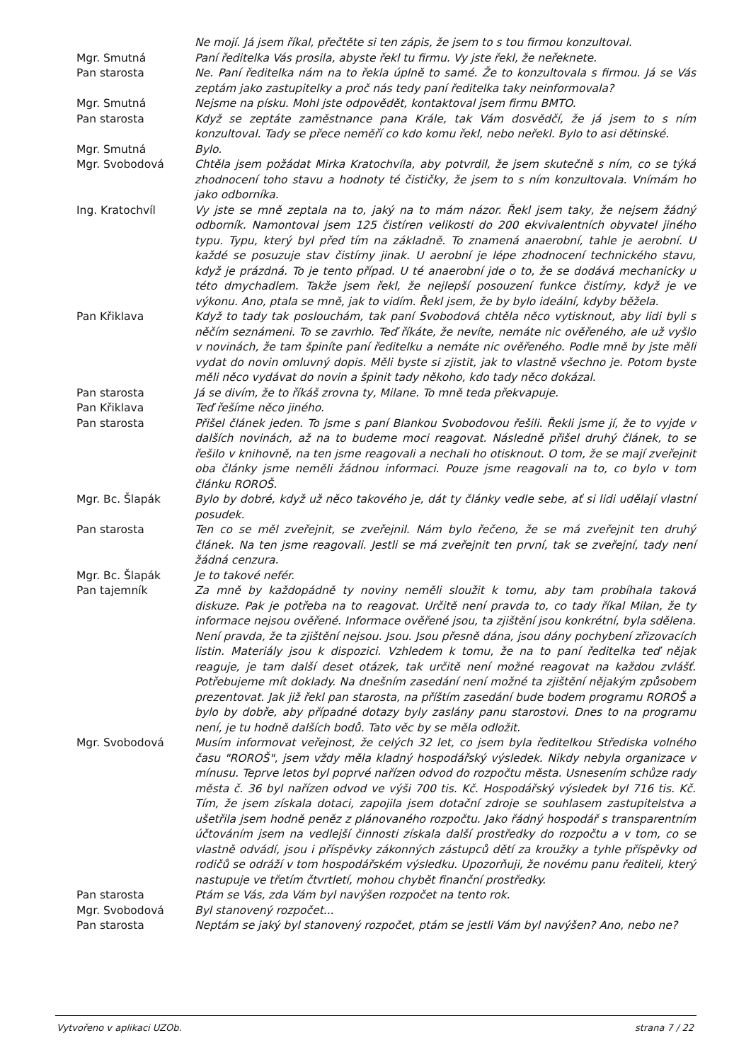Ne mojí. Já jsem říkal, přečtěte si ten zápis, že jsem to s tou firmou konzultoval.
Mgr. Smutná Paní ředitelka Vás prosila, abyste řekl tu firmu. Vy jste řekl, že neřeknete.
Pan starosta Ne. Paní ředitelka nám na to řekla úplně to samé. Že to konzultovala s firmou. Já se Vás zeptám jako zastupitelky a proč nás tedy paní ředitelka taky neinformovala?
Mgr. Smutná Nejsme na písku. Mohl jste odpovědět, kontaktoval jsem firmu BMTO.
Pan starosta Když se zeptáte zaměstnance pana Krále, tak Vám dosvědčí, že já jsem to s ním konzultoval. Tady se přece neměří co kdo komu řekl, nebo neřekl. Bylo to asi dětinské.
Mgr. Smutná Bylo.
Mgr. Svobodová Chtěla jsem požádat Mirka Kratochvíla, aby potvrdil, že jsem skutečně s ním, co se týká zhodnocení toho stavu a hodnoty té čističky, že jsem to s ním konzultovala. Vnímám ho jako odborníka.
Ing. Kratochvíl Vy jste se mně zeptala na to, jaký na to mám názor. Řekl jsem taky, že nejsem žádný odborník. Namontoval jsem 125 čistíren velikosti do 200 ekvivalentních obyvatel jiného typu. Typu, který byl před tím na základně. To znamená anaerobní, tahle je aerobní. U každé se posuzuje stav čistírny jinak. U aerobní je lépe zhodnocení technického stavu, když je prázdná. To je tento případ. U té anaerobní jde o to, že se dodává mechanicky u této dmychadlem. Takže jsem řekl, že nejlepší posouzení funkce čistírny, když je ve výkonu. Ano, ptala se mně, jak to vidím. Řekl jsem, že by bylo ideální, kdyby běžela.
Pan Křiklava Když to tady tak poslouchám, tak paní Svobodová chtěla něco vytisknout, aby lidi byli s něčím seznámeni. To se zavrhlo. Teď říkáte, že nevíte, nemáte nic ověřeného, ale už vyšlo v novinách, že tam špiníte paní ředitelku a nemáte nic ověřeného. Podle mně by jste měli vydat do novin omluvný dopis. Měli byste si zjistit, jak to vlastně všechno je. Potom byste měli něco vydávat do novin a špinit tady někoho, kdo tady něco dokázal.
Pan starosta Já se divím, že to říkáš zrovna ty, Milane. To mně teda překvapuje.
Pan Křiklava Teď řešíme něco jiného.
Pan starosta Přišel článek jeden. To jsme s paní Blankou Svobodovou řešili. Řekli jsme jí, že to vyjde v dalších novinách, až na to budeme moci reagovat. Následně přišel druhý článek, to se řešilo v knihovně, na ten jsme reagovali a nechali ho otisknout. O tom, že se mají zveřejnit oba články jsme neměli žádnou informaci. Pouze jsme reagovali na to, co bylo v tom článku ROROŠ.
Mgr. Bc. Šlapák Bylo by dobré, když už něco takového je, dát ty články vedle sebe, ať si lidi udělají vlastní posudek.
Pan starosta Ten co se měl zveřejnit, se zveřejnil. Nám bylo řečeno, že se má zveřejnit ten druhý článek. Na ten jsme reagovali. Jestli se má zveřejnit ten první, tak se zveřejní, tady není žádná cenzura.
Mgr. Bc. Šlapák Je to takové nefér.
Pan tajemník Za mně by každopádně ty noviny neměli sloužit k tomu, aby tam probíhala taková diskuze. Pak je potřeba na to reagovat. Určitě není pravda to, co tady říkal Milan, že ty informace nejsou ověřené. Informace ověřené jsou, ta zjištění jsou konkrétní, byla sdělena. Není pravda, že ta zjištění nejsou. Jsou. Jsou přesně dána, jsou dány pochybení zřizovacích listin. Materiály jsou k dispozici. Vzhledem k tomu, že na to paní ředitelka teď nějak reaguje, je tam další deset otázek, tak určitě není možné reagovat na každou zvlášť. Potřebujeme mít doklady. Na dnešním zasedání není možné ta zjištění nějakým způsobem prezentovat. Jak již řekl pan starosta, na příštím zasedání bude bodem programu ROROŠ a bylo by dobře, aby případné dotazy byly zaslány panu starostovi. Dnes to na programu není, je tu hodně dalších bodů. Tato věc by se měla odložit.
Mgr. Svobodová Musím informovat veřejnost, že celých 32 let, co jsem byla ředitelkou Střediska volného času "ROROŠ", jsem vždy měla kladný hospodářský výsledek. Nikdy nebyla organizace v mínusu. Teprve letos byl poprvé nařízen odvod do rozpočtu města. Usnesením schůze rady města č. 36 byl nařízen odvod ve výši 700 tis. Kč. Hospodářský výsledek byl 716 tis. Kč. Tím, že jsem získala dotaci, zapojila jsem dotační zdroje se souhlasem zastupitelstva a ušetřila jsem hodně peněz z plánovaného rozpočtu. Jako řádný hospodář s transparentním účtováním jsem na vedlejší činnosti získala další prostředky do rozpočtu a v tom, co se vlastně odvádí, jsou i příspěvky zákonných zástupců dětí za kroužky a tyhle příspěvky od rodičů se odráží v tom hospodářském výsledku. Upozorňuji, že novému panu řediteli, který nastupuje ve třetím čtvrtletí, mohou chybět finanční prostředky.
Pan starosta Ptám se Vás, zda Vám byl navýšen rozpočet na tento rok.
Mgr. Svobodová Byl stanovený rozpočet...
Pan starosta Neptám se jaký byl stanovený rozpočet, ptám se jestli Vám byl navýšen? Ano, nebo ne?
Vytvořeno v aplikaci UZOb. strana 7 / 22